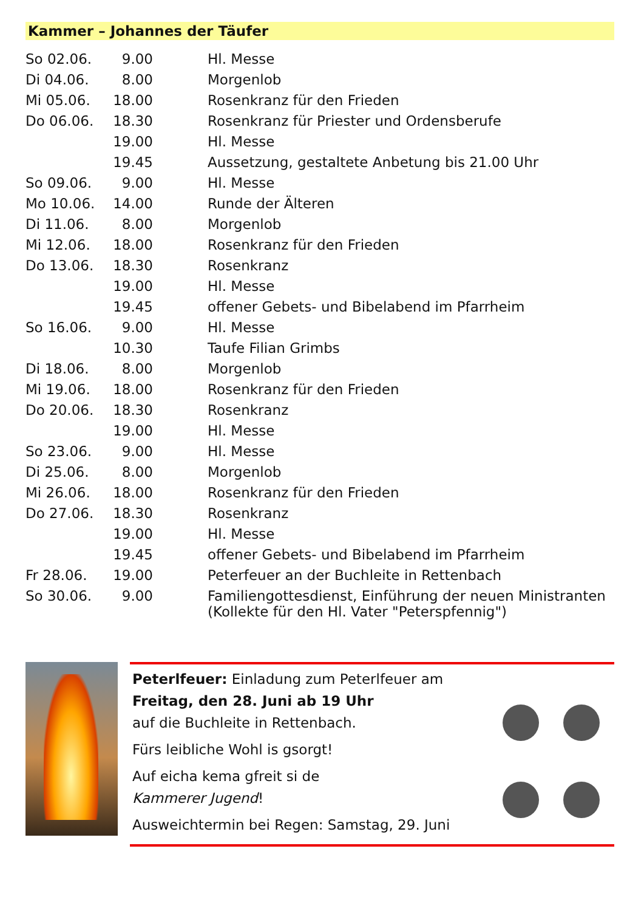Kammer – Johannes der Täufer
| So 02.06. | 9.00 | Hl. Messe |
| Di 04.06. | 8.00 | Morgenlob |
| Mi 05.06. | 18.00 | Rosenkranz für den Frieden |
| Do 06.06. | 18.30 | Rosenkranz für Priester und Ordensberufe |
| | 19.00 | Hl. Messe |
| | 19.45 | Aussetzung, gestaltete Anbetung bis 21.00 Uhr |
| So 09.06. | 9.00 | Hl. Messe |
| Mo 10.06. | 14.00 | Runde der Älteren |
| Di 11.06. | 8.00 | Morgenlob |
| Mi 12.06. | 18.00 | Rosenkranz für den Frieden |
| Do 13.06. | 18.30 | Rosenkranz |
| | 19.00 | Hl. Messe |
| | 19.45 | offener Gebets- und Bibelabend im Pfarrheim |
| So 16.06. | 9.00 | Hl. Messe |
| | 10.30 | Taufe Filian Grimbs |
| Di 18.06. | 8.00 | Morgenlob |
| Mi 19.06. | 18.00 | Rosenkranz für den Frieden |
| Do 20.06. | 18.30 | Rosenkranz |
| | 19.00 | Hl. Messe |
| So 23.06. | 9.00 | Hl. Messe |
| Di 25.06. | 8.00 | Morgenlob |
| Mi 26.06. | 18.00 | Rosenkranz für den Frieden |
| Do 27.06. | 18.30 | Rosenkranz |
| | 19.00 | Hl. Messe |
| | 19.45 | offener Gebets- und Bibelabend im Pfarrheim |
| Fr 28.06. | 19.00 | Peterfeuer an der Buchleite in Rettenbach |
| So 30.06. | 9.00 | Familiengottesdienst, Einführung der neuen Ministranten (Kollekte für den Hl. Vater "Peterspfennig") |
Peterlfeuer: Einladung zum Peterlfeuer am
Freitag, den 28. Juni ab 19 Uhr
auf die Buchleite in Rettenbach.
Fürs leibliche Wohl is gsorgt!
Auf eicha kema gfreit si de
Kammerer Jugend!
Ausweichtermin bei Regen: Samstag, 29. Juni